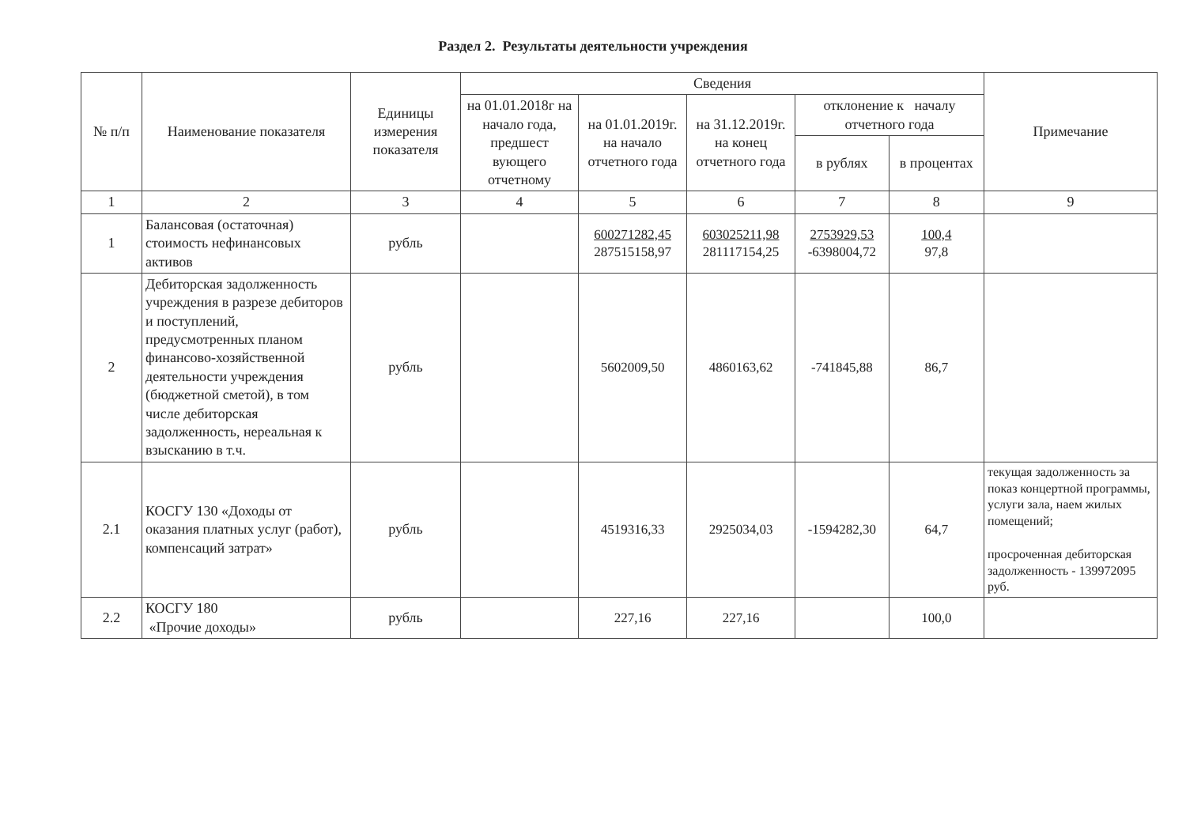Раздел 2. Результаты деятельности учреждения
| № п/п | Наименование показателя | Единицы измерения показателя | Сведения | | | | | Примечание |
| --- | --- | --- | --- | --- | --- | --- | --- | --- |
| | | | на 01.01.2018г на начало года, предшест вующего отчетному | на 01.01.2019г. на начало отчетного года | на 31.12.2019г. на конец отчетного года | отклонение к началу отчетного года | | |
| | | | | | | в рублях | в процентах | |
| 1 | 2 | 3 | 4 | 5 | 6 | 7 | 8 | 9 |
| 1 | Балансовая (остаточная) стоимость нефинансовых активов | рубль | | 600271282,45 287515158,97 | 603025211,98 281117154,25 | 2753929,53 -6398004,72 | 100,4 97,8 | |
| 2 | Дебиторская задолженность учреждения в разрезе дебиторов и поступлений, предусмотренных планом финансово-хозяйственной деятельности учреждения (бюджетной сметой), в том числе дебиторская задолженность, нереальная к взысканию в т.ч. | рубль | | 5602009,50 | 4860163,62 | -741845,88 | 86,7 | |
| 2.1 | КОСГУ 130 «Доходы от оказания платных услуг (работ), компенсаций затрат» | рубль | | 4519316,33 | 2925034,03 | -1594282,30 | 64,7 | текущая задолженность за показ концертной программы, услуги зала, наем жилых помещений; просроченная дебиторская задолженность - 139972095 руб. |
| 2.2 | КОСГУ 180 «Прочие доходы» | рубль | | 227,16 | 227,16 | | 100,0 | |